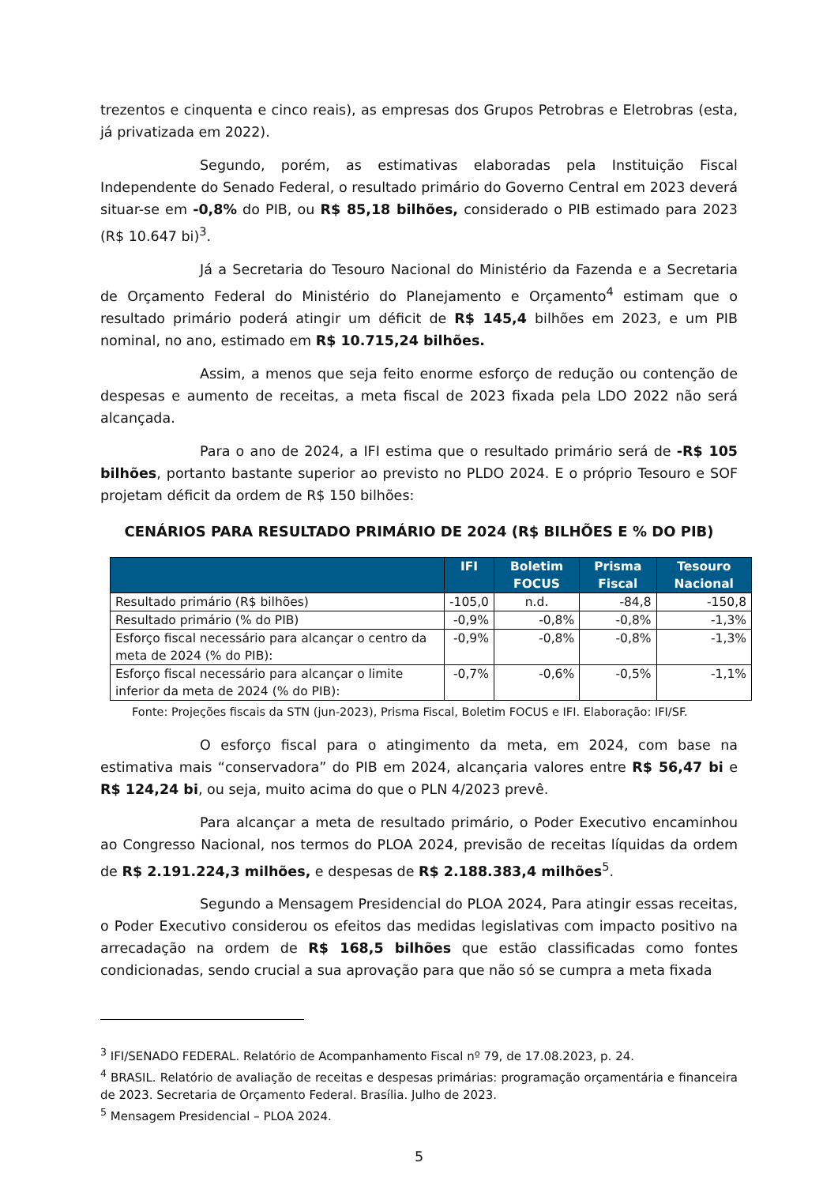trezentos e cinquenta e cinco reais), as empresas dos Grupos Petrobras e Eletrobras (esta, já privatizada em 2022).
Segundo, porém, as estimativas elaboradas pela Instituição Fiscal Independente do Senado Federal, o resultado primário do Governo Central em 2023 deverá situar-se em -0,8% do PIB, ou R$ 85,18 bilhões, considerado o PIB estimado para 2023 (R$ 10.647 bi)<sup>3</sup>.
Já a Secretaria do Tesouro Nacional do Ministério da Fazenda e a Secretaria de Orçamento Federal do Ministério do Planejamento e Orçamento<sup>4</sup> estimam que o resultado primário poderá atingir um déficit de R$ 145,4 bilhões em 2023, e um PIB nominal, no ano, estimado em R$ 10.715,24 bilhões.
Assim, a menos que seja feito enorme esforço de redução ou contenção de despesas e aumento de receitas, a meta fiscal de 2023 fixada pela LDO 2022 não será alcançada.
Para o ano de 2024, a IFI estima que o resultado primário será de -R$ 105 bilhões, portanto bastante superior ao previsto no PLDO 2024. E o próprio Tesouro e SOF projetam déficit da ordem de R$ 150 bilhões:
CENÁRIOS PARA RESULTADO PRIMÁRIO DE 2024 (R$ BILHÕES E % DO PIB)
| | IFI | Boletim FOCUS | Prisma Fiscal | Tesouro Nacional |
| --- | --- | --- | --- | --- |
| Resultado primário (R$ bilhões) | -105,0 | n.d. | -84,8 | -150,8 |
| Resultado primário (% do PIB) | -0,9% | -0,8% | -0,8% | -1,3% |
| Esforço fiscal necessário para alcançar o centro da meta de 2024 (% do PIB): | -0,9% | -0,8% | -0,8% | -1,3% |
| Esforço fiscal necessário para alcançar o limite inferior da meta de 2024 (% do PIB): | -0,7% | -0,6% | -0,5% | -1,1% |
Fonte: Projeções fiscais da STN (jun-2023), Prisma Fiscal, Boletim FOCUS e IFI. Elaboração: IFI/SF.
O esforço fiscal para o atingimento da meta, em 2024, com base na estimativa mais “conservadora” do PIB em 2024, alcançaria valores entre R$ 56,47 bi e R$ 124,24 bi, ou seja, muito acima do que o PLN 4/2023 prevê.
Para alcançar a meta de resultado primário, o Poder Executivo encaminhou ao Congresso Nacional, nos termos do PLOA 2024, previsão de receitas líquidas da ordem de R$ 2.191.224,3 milhões, e despesas de R$ 2.188.383,4 milhões<sup>5</sup>.
Segundo a Mensagem Presidencial do PLOA 2024, Para atingir essas receitas, o Poder Executivo considerou os efeitos das medidas legislativas com impacto positivo na arrecadação na ordem de R$ 168,5 bilhões que estão classificadas como fontes condicionadas, sendo crucial a sua aprovação para que não só se cumpra a meta fixada
<sup>3</sup> IFI/SENADO FEDERAL. Relatório de Acompanhamento Fiscal nº 79, de 17.08.2023, p. 24.
<sup>4</sup> BRASIL. Relatório de avaliação de receitas e despesas primárias: programação orçamentária e financeira de 2023. Secretaria de Orçamento Federal. Brasília. Julho de 2023.
<sup>5</sup> Mensagem Presidencial – PLOA 2024.
5